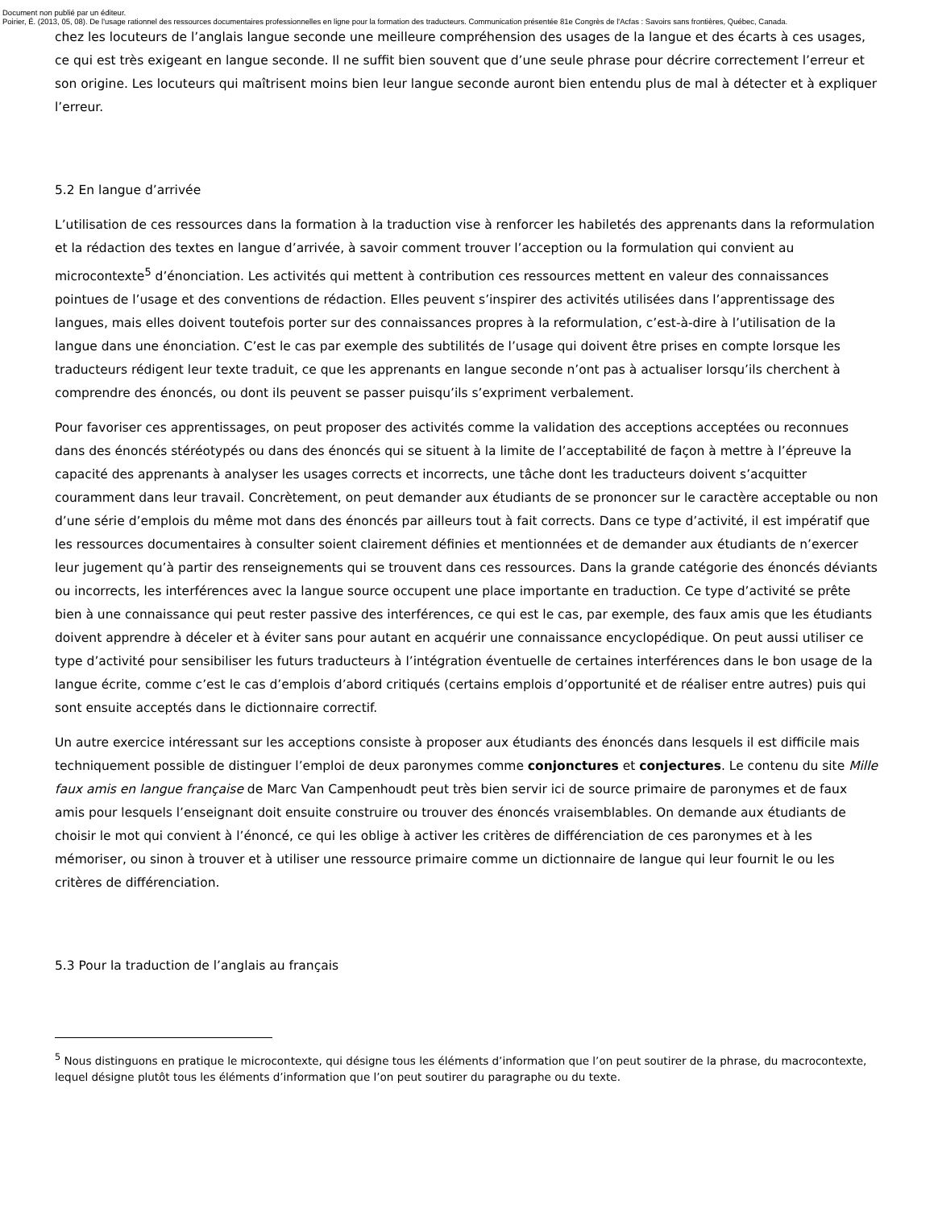Document non publié par un éditeur.
Poirier, É. (2013, 05, 08). De l'usage rationnel des ressources documentaires professionnelles en ligne pour la formation des traducteurs. Communication présentée 81e Congrès de l'Acfas : Savoirs sans frontières, Québec, Canada.
chez les locuteurs de l’anglais langue seconde une meilleure compréhension des usages de la langue et des écarts à ces usages, ce qui est très exigeant en langue seconde. Il ne suffit bien souvent que d’une seule phrase pour décrire correctement l’erreur et son origine. Les locuteurs qui maîtrisent moins bien leur langue seconde auront bien entendu plus de mal à détecter et à expliquer l’erreur.
5.2 En langue d’arrivée
L’utilisation de ces ressources dans la formation à la traduction vise à renforcer les habiletés des apprenants dans la reformulation et la rédaction des textes en langue d’arrivée, à savoir comment trouver l’acception ou la formulation qui convient au microcontexte<sup>5</sup> d’énonciation. Les activités qui mettent à contribution ces ressources mettent en valeur des connaissances pointues de l’usage et des conventions de rédaction. Elles peuvent s’inspirer des activités utilisées dans l’apprentissage des langues, mais elles doivent toutefois porter sur des connaissances propres à la reformulation, c’est-à-dire à l’utilisation de la langue dans une énonciation. C’est le cas par exemple des subtilités de l’usage qui doivent être prises en compte lorsque les traducteurs rédigent leur texte traduit, ce que les apprenants en langue seconde n’ont pas à actualiser lorsqu’ils cherchent à comprendre des énoncés, ou dont ils peuvent se passer puisqu’ils s’expriment verbalement.
Pour favoriser ces apprentissages, on peut proposer des activités comme la validation des acceptions acceptées ou reconnues dans des énoncés stéréotypés ou dans des énoncés qui se situent à la limite de l’acceptabilité de façon à mettre à l’épreuve la capacité des apprenants à analyser les usages corrects et incorrects, une tâche dont les traducteurs doivent s’acquitter couramment dans leur travail. Concrètement, on peut demander aux étudiants de se prononcer sur le caractère acceptable ou non d’une série d’emplois du même mot dans des énoncés par ailleurs tout à fait corrects. Dans ce type d’activité, il est impératif que les ressources documentaires à consulter soient clairement définies et mentionnées et de demander aux étudiants de n’exercer leur jugement qu’à partir des renseignements qui se trouvent dans ces ressources. Dans la grande catégorie des énoncés déviants ou incorrects, les interférences avec la langue source occupent une place importante en traduction. Ce type d’activité se prête bien à une connaissance qui peut rester passive des interférences, ce qui est le cas, par exemple, des faux amis que les étudiants doivent apprendre à déceler et à éviter sans pour autant en acquérir une connaissance encyclopédique. On peut aussi utiliser ce type d’activité pour sensibiliser les futurs traducteurs à l’intégration éventuelle de certaines interférences dans le bon usage de la langue écrite, comme c’est le cas d’emplois d’abord critiqués (certains emplois d’opportunité et de réaliser entre autres) puis qui sont ensuite acceptés dans le dictionnaire correctif.
Un autre exercice intéressant sur les acceptions consiste à proposer aux étudiants des énoncés dans lesquels il est difficile mais techniquement possible de distinguer l’emploi de deux paronymes comme conjonctures et conjectures. Le contenu du site Mille faux amis en langue française de Marc Van Campenhoudt peut très bien servir ici de source primaire de paronymes et de faux amis pour lesquels l’enseignant doit ensuite construire ou trouver des énoncés vraisemblables. On demande aux étudiants de choisir le mot qui convient à l’énoncé, ce qui les oblige à activer les critères de différenciation de ces paronymes et à les mémoriser, ou sinon à trouver et à utiliser une ressource primaire comme un dictionnaire de langue qui leur fournit le ou les critères de différenciation.
5.3 Pour la traduction de l’anglais au français
<sup>5</sup> Nous distinguons en pratique le microcontexte, qui désigne tous les éléments d’information que l’on peut soutirer de la phrase, du macrocontexte, lequel désigne plutôt tous les éléments d’information que l’on peut soutirer du paragraphe ou du texte.